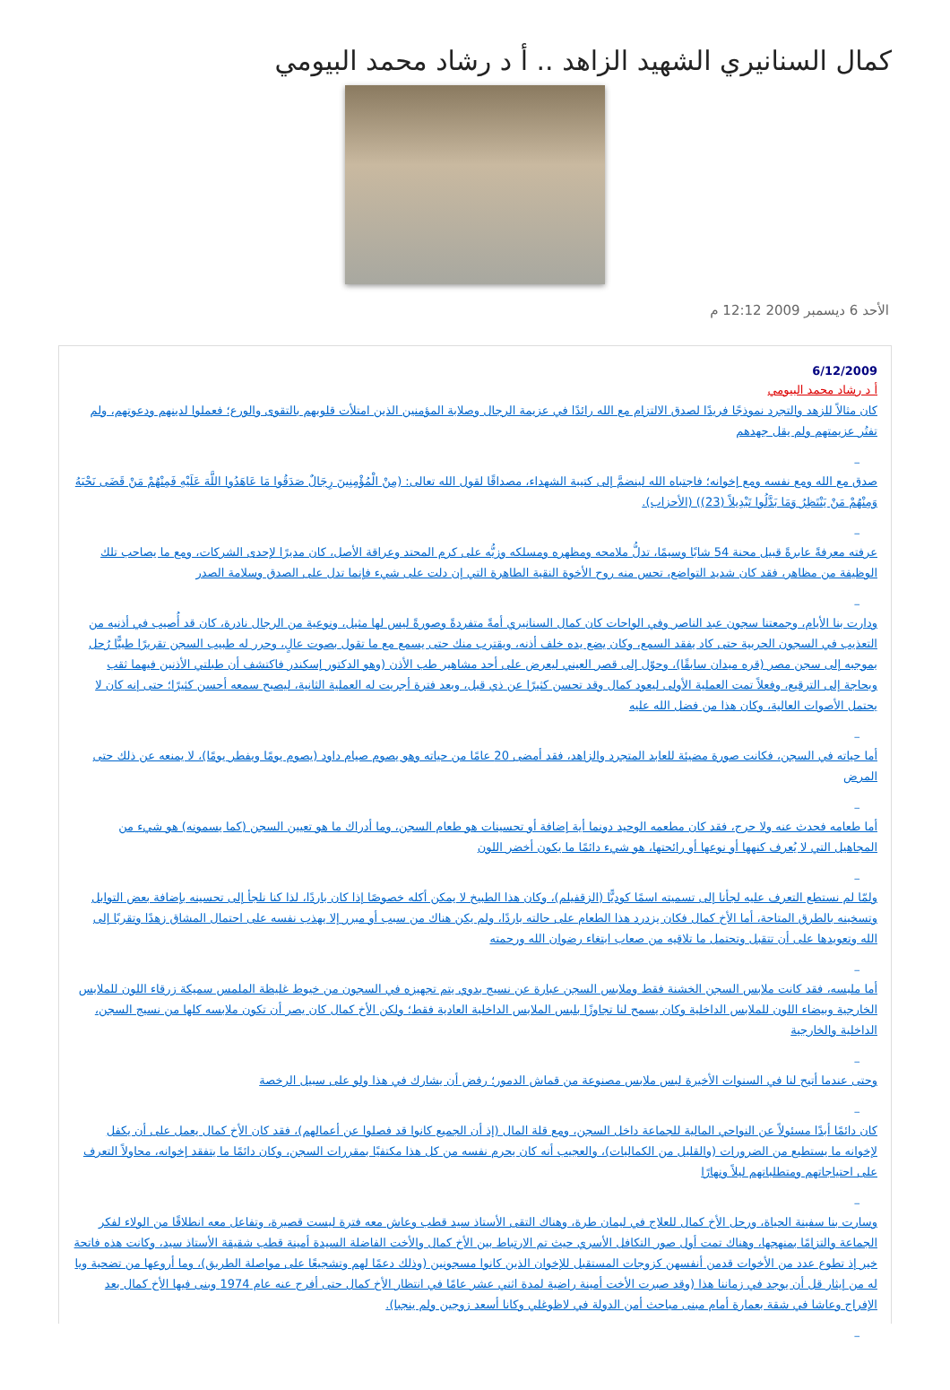كمال السنانيري الشهيد الزاهد .. أ د رشاد محمد البيومي
الأحد 6 ديسمبر 2009 12:12 م
6/12/2009
أ د رشاد محمد البيومي
كان مثالاً للزهد والتجرد نموذجًا فريدًا لصدق الالتزام مع الله رائدًا في عزيمة الرجال وصلابة المؤمنين الذين امتلأت قلوبهم بالتقوى والورع؛ فعملوا لدينهم ودعوتهم، ولم تفتُر عزيمتهم ولم يقل جهدهم
_
صدق مع الله ومع نفسه ومع إخوانه؛ فاجتباه الله لينضمَّ إلى كتيبة الشهداء، مصداقًا لقول الله تعالى: (مِنْ الْمُؤْمِنِينَ رِجَالٌ صَدَقُوا مَا عَاهَدُوا اللَّهَ عَلَيْهِ فَمِنْهُمْ مَنْ قَضَى نَحْبَهُ وَمِنْهُمْ مَنْ يَنْتَظِرُ وَمَا بَدَّلُوا تَبْدِيلاً (23)) (الأحزاب).
_
عرفته معرفةً عابرةً قبيل محنة 54 شابًا وسيمًا، تدلُّ ملامحه ومظهره ومسلكه وزيُّه على كرم المحتد وعراقة الأصل، كان مديرًا لإحدى الشركات، ومع ما يصاحب تلك الوظيفة من مظاهر، فقد كان شديد التواضع، تحس منه روح الأخوة النقية الطاهرة التي إن دلت على شيء فإنما تدل على الصدق وسلامة الصدر
_
ودارت بنا الأيام، وجمعتنا سجون عبد الناصر وفي الواحات كان كمال السنانيري أمةً متفردةً وصورةً ليس لها مثيل، ونوعية من الرجال نادرة، كان قد أُصيب في أذنيه من التعذيب في السجون الحربية حتى كاد يفقد السمع، وكان يضع يده خلف أذنه، ويقترب منك حتى يسمع مع ما تقول بصوت عالٍ، وحرر له طبيب السجن تقريرًا طبيًّا رُحل بموجبه إلى سجن مصر (قره ميدان سابقًا)، وحوّل إلى قصر العيني ليعرض على أحد مشاهير طب الأذن (وهو الدكتور إسكندر فاكتشف أن طبلتي الأذنين فيهما ثقب وبحاجة إلى الترقيع، وفعلاً تمت العملية الأولى ليعود كمال وقد تحسن كثيرًا عن ذي قبل، وبعد فترة أجريت له العملية الثانية، ليصبح سمعه أحسن كثيرًا؛ حتى إنه كان لا يحتمل الأصوات العالية، وكان هذا من فضل الله عليه
_
أما حياته في السجن، فكانت صورة مضيئة للعابد المتجرد والزاهد، فقد أمضى 20 عامًا من حياته وهو يصوم صيام داود (يصوم يومًا ويفطر يومًا)، لا يمنعه عن ذلك حتى المرض
_
أما طعامه فحدث عنه ولا حرج، فقد كان مطعمه الوحيد دونما أية إضافة أو تحسينات هو طعام السجن، وما أدراك ما هو تعيين السجن (كما يسمونه) هو شيء من المجاهيل التي لا يُعرف كنهها أو نوعها أو رائحتها، هو شيء دائمًا ما يكون أخضر اللون
_
ولمّا لم نستطع التعرف عليه لجأنا إلى تسميته اسمًا كوديًّا (الزقفيلم)، وكان هذا الطبيخ لا يمكن أكله خصوصًا إذا كان باردًا، لذا كنا نلجأ إلى تحسينه بإضافة بعض التوابل وتسخينه بالطرق المتاحة، أما الأخ كمال فكان يزدرد هذا الطعام على حالته باردًا، ولم يكن هناك من سبب أو مبرر إلا يهذب نفسه على احتمال المشاق زهدًا وتقربًا إلى الله وتعويدها على أن تتقبل وتحتمل ما تلاقيه من صعاب ابتغاء رضوان الله ورحمته
_
أما ملبسه، فقد كانت ملابس السجن الخشنة فقط وملابس السجن عبارة عن نسيج بدوي يتم تجهيزه في السجون من خيوط غليظة الملمس سميكة زرقاء اللون للملابس الخارجية وبيضاء اللون للملابس الداخلية وكان يسمح لنا تجاوزًا بلبس الملابس الداخلية العادية فقط؛ ولكن الأخ كمال كان يصر أن تكون ملابسه كلها من نسيج السجن، الداخلية والخارجية
_
وحتى عندما أتيح لنا في السنوات الأخيرة لبس ملابس مصنوعة من قماش الدمور؛ رفض أن يشارك في هذا ولو على سبيل الرخصة
_
كان دائمًا أبدًا مسئولاً عن النواحي المالية للجماعة داخل السجن، ومع قلة المال (إذ أن الجميع كانوا قد فصلوا عن أعمالهم)، فقد كان الأخ كمال يعمل على أن يكفل لإخوانه ما يستطيع من الضرورات (والقليل من الكماليات)، والعجيب أنه كان يحرم نفسه من كل هذا مكتفيًا بمقررات السجن، وكان دائمًا ما يتفقد إخوانه، محاولاً التعرف على احتياجاتهم ومتطلباتهم ليلاً ونهارًا
_
وسارت بنا سفينة الحياة، ورحل الأخ كمال للعلاج في ليمان طرة، وهناك التقى الأستاذ سيد قطب وعاش معه فترة ليست قصيرة، وتفاعل معه انطلاقًا من الولاء لفكر الجماعة والتزامًا بمنهجها، وهناك تمت أول صور التكافل الأسري حيث تم الارتباط بين الأخ كمال والأخت الفاضلة السيدة أمينة قطب شقيقة الأستاذ سيد، وكانت هذه فاتحة خير إذ تطوع عدد من الأخوات قدمن أنفسهن كزوجات المستقبل للإخوان الذين كانوا مسجونين (وذلك دعمًا لهم وتشجيعًا على مواصلة الطريق)، وما أروعها من تضحية ويا له من إيثار قل أن يوجد في زماننا هذا (وقد صبرت الأخت أمينة راضية لمدة اثني عشر عامًا في انتظار الأخ كمال حتى أفرج عنه عام 1974 وبنى فيها الأخ كمال بعد الإفراج وعاشا في شقة بعمارة أمام مبنى مباحث أمن الدولة في لاظوغلي وكانا أسعد زوجين ولم ينجبا).
_